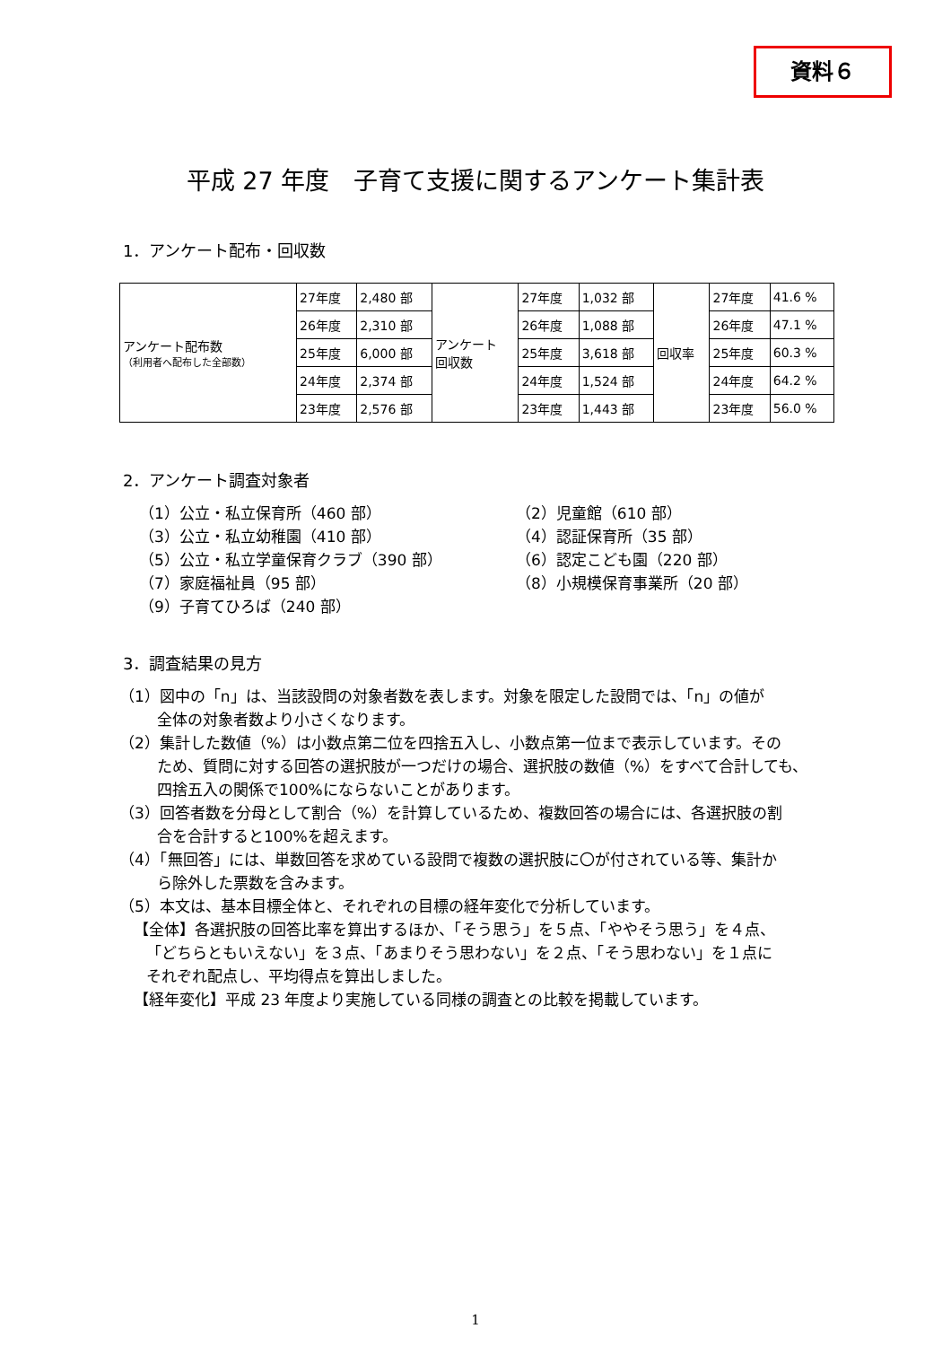資料６
平成 27 年度　子育て支援に関するアンケート集計表
1．アンケート配布・回収数
| アンケート配布数 （利用者へ配布した全部数） | 27年度 | 2,480 部 | アンケート 回収数 | 27年度 | 1,032 部 | 回収率 | 27年度 | 41.6 % |
| | 26年度 | 2,310 部 | | 26年度 | 1,088 部 | | 26年度 | 47.1 % |
| | 25年度 | 6,000 部 | | 25年度 | 3,618 部 | | 25年度 | 60.3 % |
| | 24年度 | 2,374 部 | | 24年度 | 1,524 部 | | 24年度 | 64.2 % |
| | 23年度 | 2,576 部 | | 23年度 | 1,443 部 | | 23年度 | 56.0 % |
2．アンケート調査対象者
（1）公立・私立保育所（460 部）
（2）児童館（610 部）
（3）公立・私立幼稚園（410 部）
（4）認証保育所（35 部）
（5）公立・私立学童保育クラブ（390 部）
（6）認定こども園（220 部）
（7）家庭福祉員（95 部）
（8）小規模保育事業所（20 部）
（9）子育てひろば（240 部）
3．調査結果の見方
（1）図中の「n」は、当該設問の対象者数を表します。対象を限定した設問では、「n」の値が
全体の対象者数より小さくなります。
（2）集計した数値（%）は小数点第二位を四捨五入し、小数点第一位まで表示しています。その
ため、質問に対する回答の選択肢が一つだけの場合、選択肢の数値（%）をすべて合計しても、
四捨五入の関係で100%にならないことがあります。
（3）回答者数を分母として割合（%）を計算しているため、複数回答の場合には、各選択肢の割
合を合計すると100%を超えます。
（4）「無回答」には、単数回答を求めている設問で複数の選択肢に〇が付されている等、集計か
ら除外した票数を含みます。
（5）本文は、基本目標全体と、それぞれの目標の経年変化で分析しています。
【全体】各選択肢の回答比率を算出するほか、「そう思う」を５点、「ややそう思う」を４点、
「どちらともいえない」を３点、「あまりそう思わない」を２点、「そう思わない」を１点に
それぞれ配点し、平均得点を算出しました。
【経年変化】平成 23 年度より実施している同様の調査との比較を掲載しています。
1